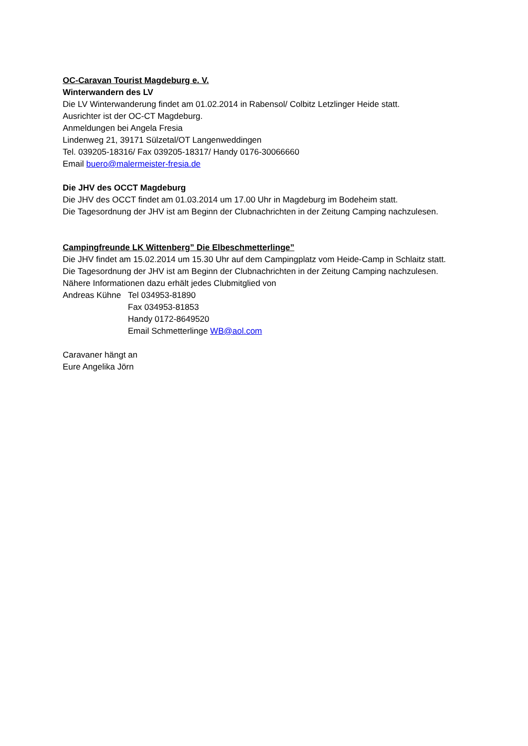OC-Caravan Tourist Magdeburg e. V.
Winterwandern des LV
Die LV Winterwanderung findet am 01.02.2014 in Rabensol/ Colbitz Letzlinger Heide statt.
Ausrichter ist der OC-CT Magdeburg.
Anmeldungen bei Angela Fresia
Lindenweg 21, 39171 Sülzetal/OT Langenweddingen
Tel. 039205-18316/ Fax 039205-18317/ Handy 0176-30066660
Email buero@malermeister-fresia.de
Die JHV des OCCT Magdeburg
Die JHV des OCCT findet am 01.03.2014 um 17.00 Uhr in Magdeburg im Bodeheim statt.
Die Tagesordnung der JHV ist am Beginn der Clubnachrichten in der Zeitung Camping nachzulesen.
Campingfreunde LK Wittenberg” Die Elbeschmetterlinge”
Die JHV findet am 15.02.2014 um 15.30 Uhr auf dem Campingplatz vom Heide-Camp in Schlaitz statt.
Die Tagesordnung der JHV ist am Beginn der Clubnachrichten in der Zeitung Camping nachzulesen.
Nähere Informationen dazu erhält jedes Clubmitglied von
Andreas Kühne Tel 034953-81890
Fax 034953-81853
Handy 0172-8649520
Email Schmetterlinge WB@aol.com
Caravaner hängt an
Eure Angelika Jörn